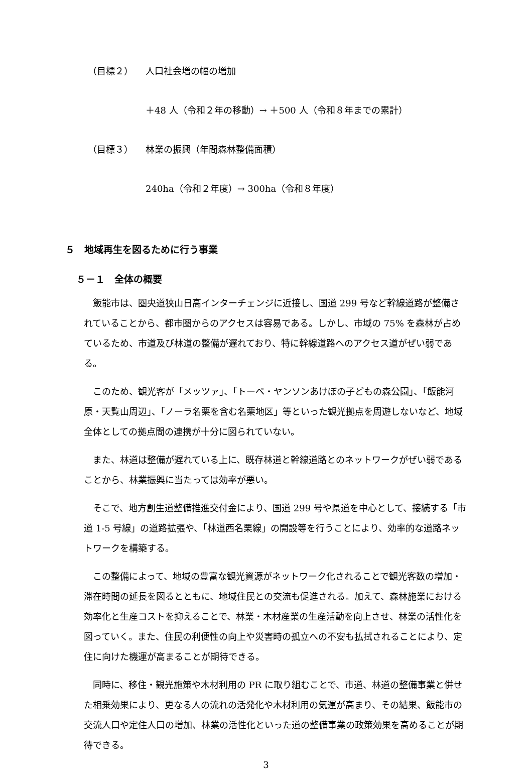（目標２） 人口社会増の幅の増加
＋48 人（令和２年の移動）→ ＋500 人（令和８年までの累計）
（目標３） 林業の振興（年間森林整備面積）
240ha（令和２年度）→ 300ha（令和８年度）
５　地域再生を図るために行う事業
５－１　全体の概要
飯能市は、圏央道狭山日高インターチェンジに近接し、国道 299 号など幹線道路が整備されていることから、都市圏からのアクセスは容易である。しかし、市域の 75% を森林が占めているため、市道及び林道の整備が遅れており、特に幹線道路へのアクセス道がぜい弱である。
このため、観光客が「メッツァ」、「トーベ・ヤンソンあけぼの子どもの森公園」、「飯能河原・天覧山周辺」、「ノーラ名栗を含む名栗地区」等といった観光拠点を周遊しないなど、地域全体としての拠点間の連携が十分に図られていない。
また、林道は整備が遅れている上に、既存林道と幹線道路とのネットワークがぜい弱であることから、林業振興に当たっては効率が悪い。
そこで、地方創生道整備推進交付金により、国道 299 号や県道を中心として、接続する「市道 1-5 号線」の道路拡張や、「林道西名栗線」の開設等を行うことにより、効率的な道路ネットワークを構築する。
この整備によって、地域の豊富な観光資源がネットワーク化されることで観光客数の増加・滞在時間の延長を図るとともに、地域住民との交流も促進される。加えて、森林施業における効率化と生産コストを抑えることで、林業・木材産業の生産活動を向上させ、林業の活性化を図っていく。また、住民の利便性の向上や災害時の孤立への不安も払拭されることにより、定住に向けた機運が高まることが期待できる。
同時に、移住・観光施策や木材利用の PR に取り組むことで、市道、林道の整備事業と併せた相乗効果により、更なる人の流れの活発化や木材利用の気運が高まり、その結果、飯能市の交流人口や定住人口の増加、林業の活性化といった道の整備事業の政策効果を高めることが期待できる。
3